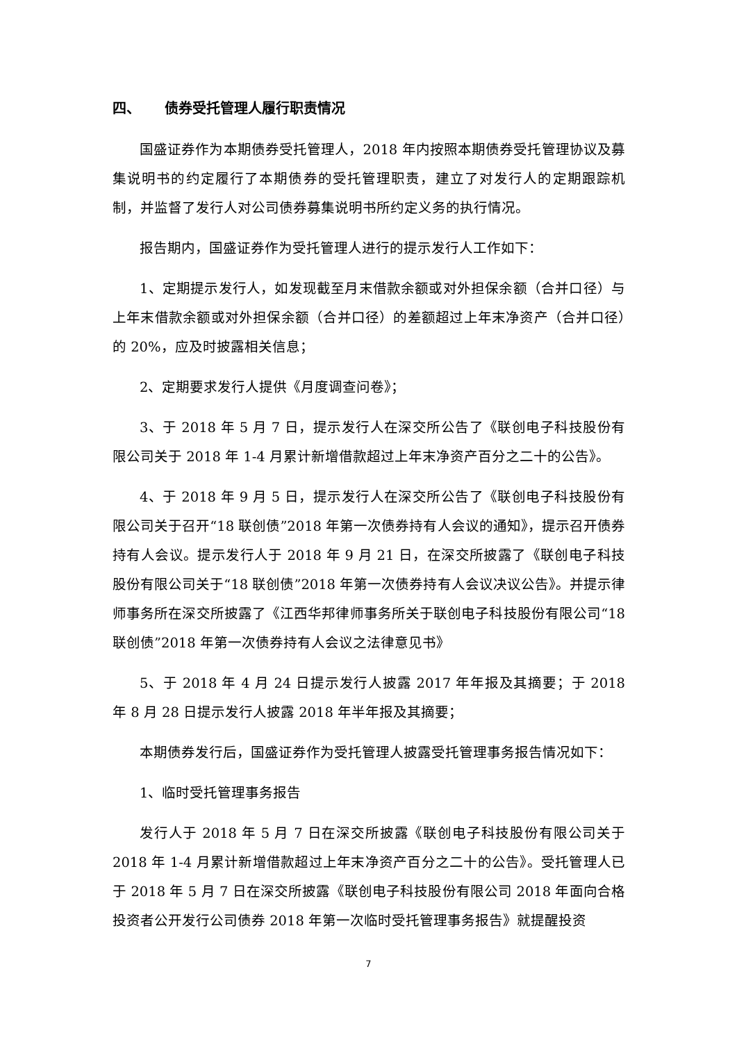四、 债券受托管理人履行职责情况
国盛证券作为本期债券受托管理人，2018 年内按照本期债券受托管理协议及募集说明书的约定履行了本期债券的受托管理职责，建立了对发行人的定期跟踪机制，并监督了发行人对公司债券募集说明书所约定义务的执行情况。
报告期内，国盛证券作为受托管理人进行的提示发行人工作如下：
1、定期提示发行人，如发现截至月末借款余额或对外担保余额（合并口径）与上年末借款余额或对外担保余额（合并口径）的差额超过上年末净资产（合并口径）的 20%，应及时披露相关信息；
2、定期要求发行人提供《月度调查问卷》；
3、于 2018 年 5 月 7 日，提示发行人在深交所公告了《联创电子科技股份有限公司关于 2018 年 1-4 月累计新增借款超过上年末净资产百分之二十的公告》。
4、于 2018 年 9 月 5 日，提示发行人在深交所公告了《联创电子科技股份有限公司关于召开“18 联创债”2018 年第一次债券持有人会议的通知》，提示召开债券持有人会议。提示发行人于 2018 年 9 月 21 日，在深交所披露了《联创电子科技股份有限公司关于“18 联创债”2018 年第一次债券持有人会议决议公告》。并提示律师事务所在深交所披露了《江西华邦律师事务所关于联创电子科技股份有限公司“18 联创债”2018 年第一次债券持有人会议之法律意见书》
5、于 2018 年 4 月 24 日提示发行人披露 2017 年年报及其摘要；于 2018 年 8 月 28 日提示发行人披露 2018 年半年报及其摘要；
本期债券发行后，国盛证券作为受托管理人披露受托管理事务报告情况如下：
1、临时受托管理事务报告
发行人于 2018 年 5 月 7 日在深交所披露《联创电子科技股份有限公司关于 2018 年 1-4 月累计新增借款超过上年末净资产百分之二十的公告》。受托管理人已于 2018 年 5 月 7 日在深交所披露《联创电子科技股份有限公司 2018 年面向合格投资者公开发行公司债券 2018 年第一次临时受托管理事务报告》就提醒投资
7